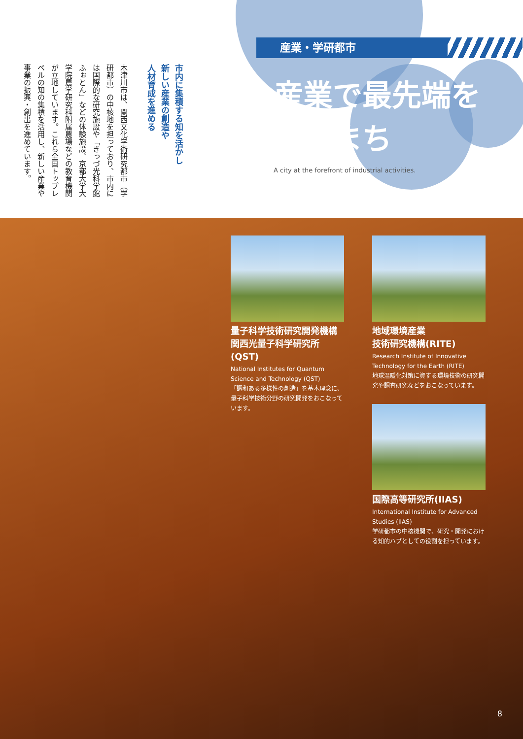市内に集積する知を活かし
新しい産業の創造や
人材育成を進める
木津川市は、関西文化学術研究都市（学研都市）の中核地を担っており、市内には国際的な研究施設や「きっづ光科学館ふぉとん」などの体験施設、京都大学大学院農学研究科附属農場などの教育機関が立地しています。これら全国トップレベルの知の集積を活用し、新しい産業や事業の振興・創出を進めています。
産業・学研都市
産業で最先端を
行くまち
A city at the forefront of industrial activities.
量子科学技術研究開発機構
関西光量子科学研究所(QST)
National Institutes for Quantum Science and Technology (QST)
「調和ある多様性の創造」を基本理念に、量子科学技術分野の研究開発をおこなっています。
地域環境産業
技術研究機構(RITE)
Research Institute of Innovative Technology for the Earth (RITE)
地球温暖化対策に資する環境技術の研究開発や調査研究などをおこなっています。
国際高等研究所(IIAS)
International Institute for Advanced Studies (IIAS)
学研都市の中核機関で、研究・開発における知的ハブとしての役割を担っています。
8